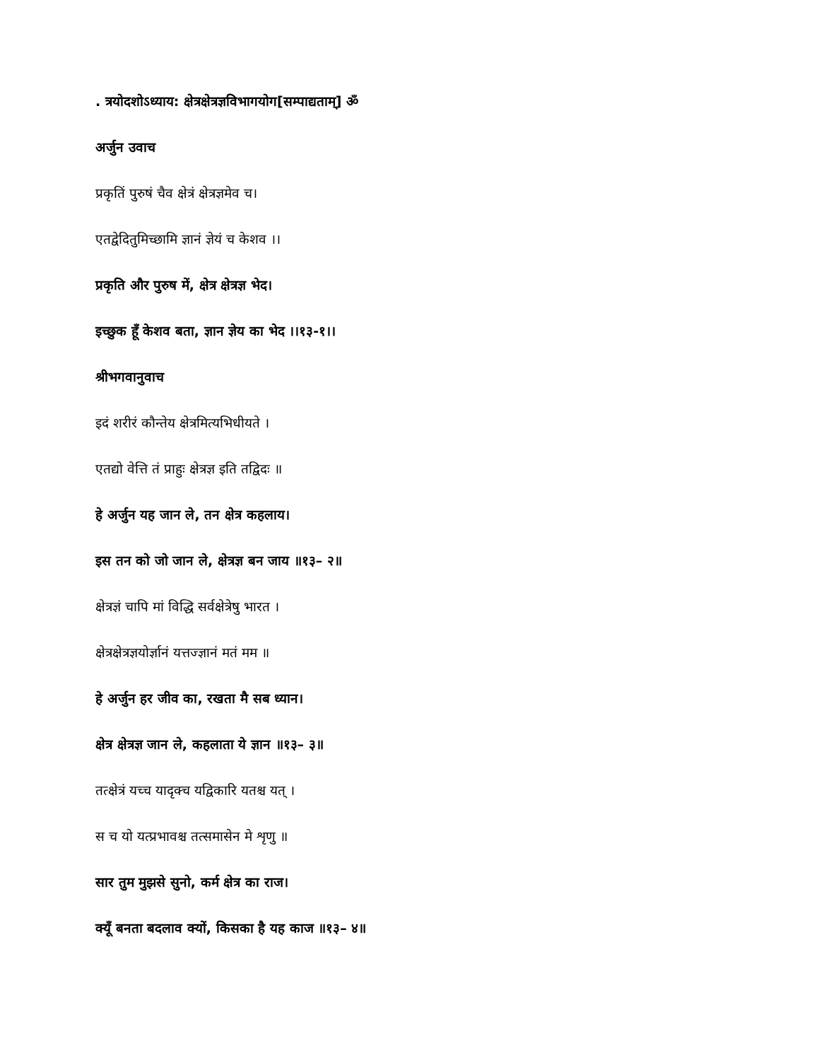. त्रयोदशोऽध्याय: क्षेत्रक्षेत्रज्ञविभागयोग[सम्पाद्यताम्] ॐ
अर्जुन उवाच
प्रकृतिं पुरुषं चैव क्षेत्रं क्षेत्रज्ञमेव च।
एतद्वेदितुमिच्छामि ज्ञानं ज्ञेयं च केशव ।।
प्रकृति और पुरुष में, क्षेत्र क्षेत्रज्ञ भेद।
इच्छुक हूँ केशव बता, ज्ञान ज्ञेय का भेद ।।१३-१।।
श्रीभगवानुवाच
इदं शरीरं कौन्तेय क्षेत्रमित्यभिधीयते ।
एतद्यो वेत्ति तं प्राहुः क्षेत्रज्ञ इति तद्विदः ॥
हे अर्जुन यह जान ले, तन क्षेत्र कहलाय।
इस तन को जो जान ले, क्षेत्रज्ञ बन जाय ॥१३– २॥
क्षेत्रज्ञं चापि मां विद्धि सर्वक्षेत्रेषु भारत ।
क्षेत्रक्षेत्रज्ञयोर्ज्ञानं यत्तज्ज्ञानं मतं मम ॥
हे अर्जुन हर जीव का, रखता मै सब ध्यान।
क्षेत्र क्षेत्रज्ञ जान ले, कहलाता ये ज्ञान ॥१३– ३॥
तत्क्षेत्रं यच्च यादृक्च यद्विकारि यतश्च यत् ।
स च यो यत्प्रभावश्च तत्समासेन मे शृणु ॥
सार तुम मुझसे सुनो, कर्म क्षेत्र का राज।
क्यूँ बनता बदलाव क्यों, किसका है यह काज ॥१३– ४॥